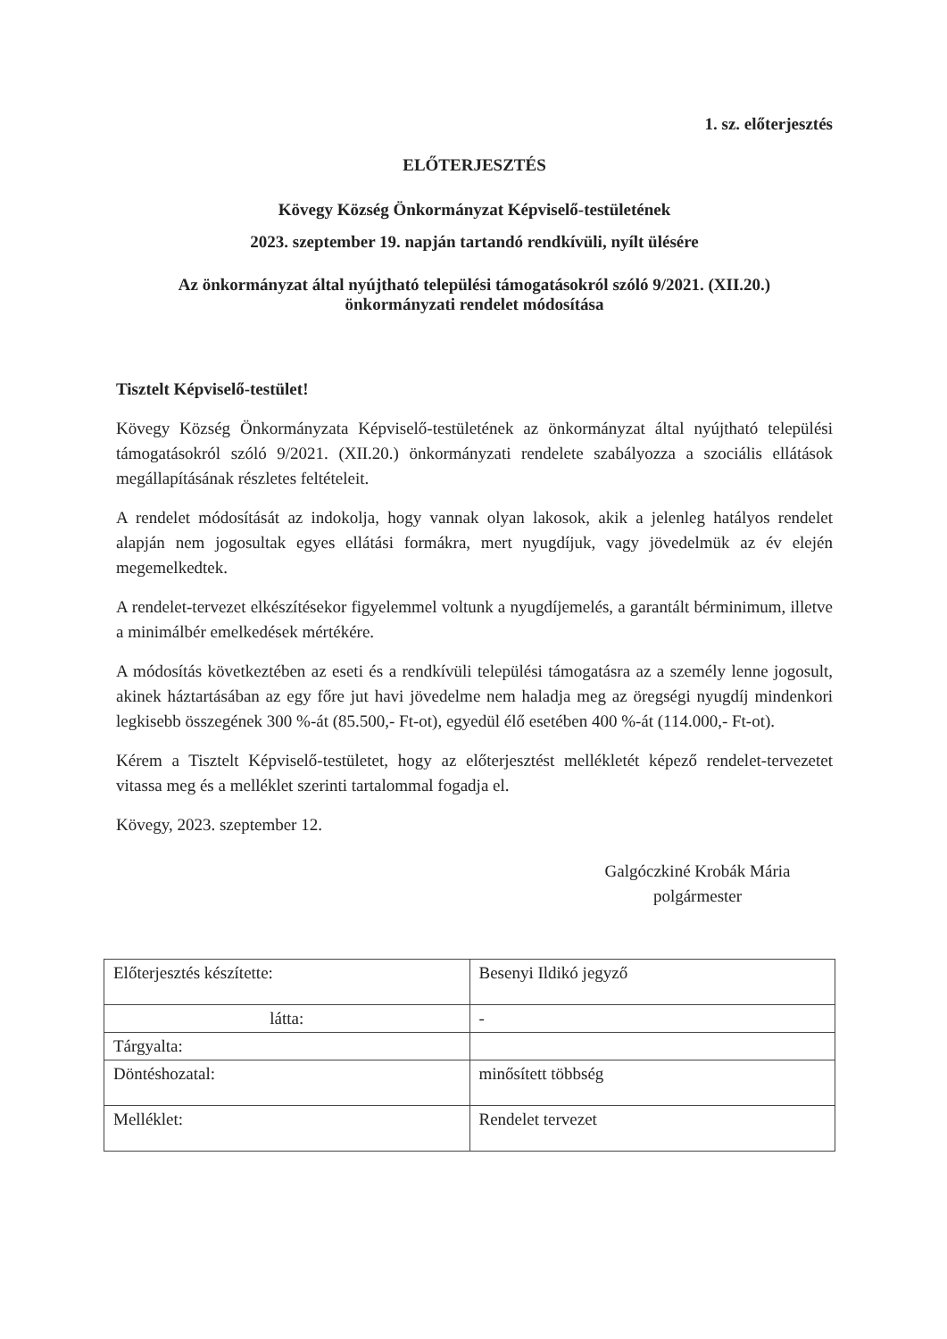1. sz. előterjesztés
ELŐTERJESZTÉS
Kövegy Község Önkormányzat Képviselő-testületének
2023. szeptember 19. napján tartandó rendkívüli, nyílt ülésére
Az önkormányzat által nyújtható települési támogatásokról szóló 9/2021. (XII.20.)
önkormányzati rendelet módosítása
Tisztelt Képviselő-testület!
Kövegy Község Önkormányzata Képviselő-testületének az önkormányzat által nyújtható települési támogatásokról szóló 9/2021. (XII.20.) önkormányzati rendelete szabályozza a szociális ellátások megállapításának részletes feltételeit.
A rendelet módosítását az indokolja, hogy vannak olyan lakosok, akik a jelenleg hatályos rendelet alapján nem jogosultak egyes ellátási formákra, mert nyugdíjuk, vagy jövedelmük az év elején megemelkedtek.
A rendelet-tervezet elkészítésekor figyelemmel voltunk a nyugdíjemelés, a garantált bérminimum, illetve a minimálbér emelkedések mértékére.
A módosítás következtében az eseti és a rendkívüli települési támogatásra az a személy lenne jogosult, akinek háztartásában az egy főre jut havi jövedelme nem haladja meg az öregségi nyugdíj mindenkori legkisebb összegének 300 %-át (85.500,- Ft-ot), egyedül élő esetében 400 %-át (114.000,- Ft-ot).
Kérem a Tisztelt Képviselő-testületet, hogy az előterjesztést mellékletét képező rendelet-tervezetet vitassa meg és a melléklet szerinti tartalommal fogadja el.
Kövegy, 2023. szeptember 12.
Galgóczkiné Krobák Mária
polgármester
| Előterjesztés készítette: | Besenyi Ildikó jegyző |
| látta: | - |
| Tárgyalta: | |
| Döntéshozatal: | minősített többség |
| Melléklet: | Rendelet tervezet |